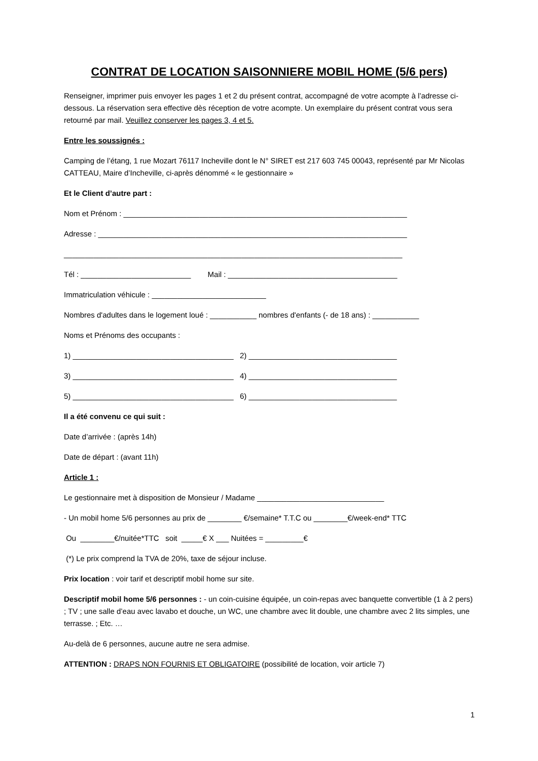CONTRAT DE LOCATION SAISONNIERE MOBIL HOME (5/6 pers)
Renseigner, imprimer puis envoyer les pages 1 et 2 du présent contrat, accompagné de votre acompte à l’adresse ci-dessous. La réservation sera effective dès réception de votre acompte. Un exemplaire du présent contrat vous sera retourné par mail. Veuillez conserver les pages 3, 4 et 5.
Entre les soussignés :
Camping de l’étang, 1 rue Mozart 76117 Incheville dont le N° SIRET est 217 603 745 00043, représenté par Mr Nicolas CATTEAU, Maire d’Incheville, ci-après dénommé « le gestionnaire »
Et le Client d’autre part :
Nom et Prénom : ___________________________________________________________________
Adresse : _________________________________________________________________________
________________________________________________________________________________
Tél : __________________________ Mail : ________________________________________
Immatriculation véhicule : ___________________________
Nombres d'adultes dans le logement loué : ___________ nombres d'enfants (- de 18 ans) : ___________
Noms et Prénoms des occupants :
1) ______________________________________ 2) ___________________________________
3) ______________________________________ 4) ___________________________________
5) ______________________________________ 6) ___________________________________
Il a été convenu ce qui suit :
Date d’arrivée : (après 14h)
Date de départ : (avant 11h)
Article 1 :
Le gestionnaire met à disposition de Monsieur / Madame ______________________________
- Un mobil home 5/6 personnes au prix de ________ €/semaine* T.T.C ou ________€/week-end* TTC
Ou ________€/nuitée*TTC soit _____€ X ___ Nuitées = _________€
(*) Le prix comprend la TVA de 20%, taxe de séjour incluse.
Prix location : voir tarif et descriptif mobil home sur site.
Descriptif mobil home 5/6 personnes : - un coin-cuisine équipée, un coin-repas avec banquette convertible (1 à 2 pers) ; TV ; une salle d’eau avec lavabo et douche, un WC, une chambre avec lit double, une chambre avec 2 lits simples, une terrasse. ; Etc. …
Au-delà de 6 personnes, aucune autre ne sera admise.
ATTENTION : DRAPS NON FOURNIS ET OBLIGATOIRE (possibilité de location, voir article 7)
1